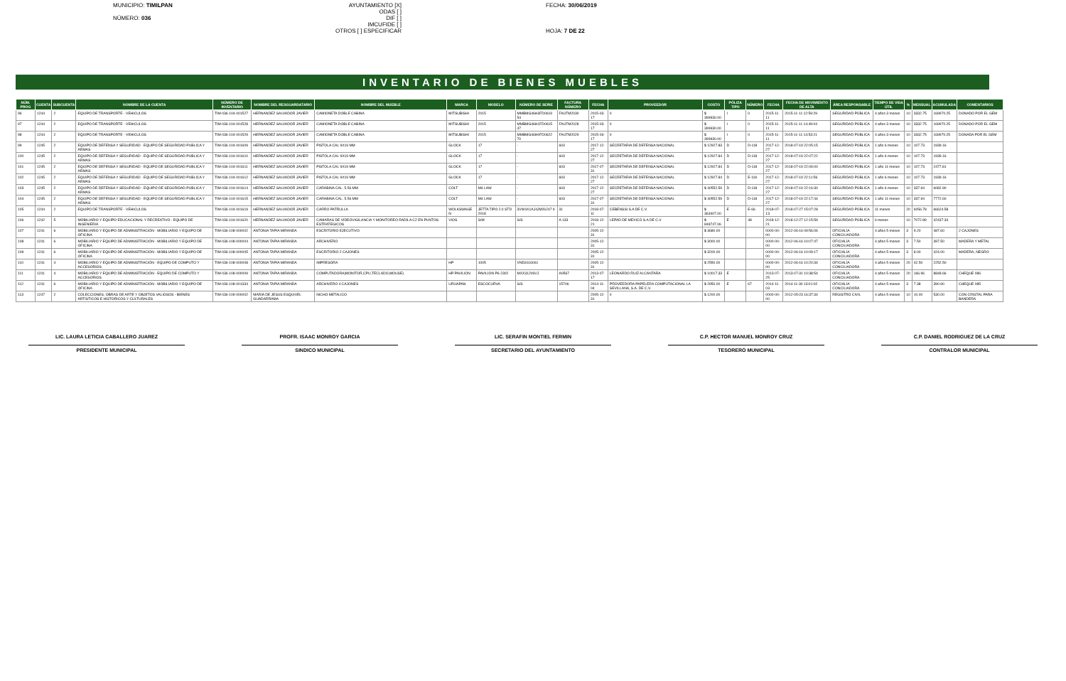MUNICIPIO: TIMILPAN
NÚMERO: 036
AYUNTAMIENTO [X]
ODAS [ ]
DIF [ ]
IMCUFIDE [ ]
OTROS [ ] ESPECIFICAR
FECHA: 30/06/2019
HOJA: 7 DE 22
INVENTARIO DE BIENES MUEBLES
| NÚM. PROG | CUENTA | SUBCUENTA | NOMBRE DE LA CUENTA | NÚMERO DE INVENTARIO | NOMBRE DEL RESGUARDATARIO | NOMBRE DEL MUEBLE | MARCA | MODELO | NÚMERO DE SERIE | FACTURA NÚMERO | FECHA | PROVEEDOR | COSTO | PÓLIZA TIPO | NÚMERO | FECHA | FECHA DE MOVIMIENTO DE ALTA | ÁREA RESPONSABLE | TIEMPO DE VIDA ÚTIL | % | MENSUAL | ACUMULADA | COMENTARIOS |
| --- | --- | --- | --- | --- | --- | --- | --- | --- | --- | --- | --- | --- | --- | --- | --- | --- | --- | --- | --- | --- | --- | --- | --- |
| 96 | 1244 | 2 | EQUIPO DE TRANSPORTE - VEHICULOS | TIM-036-104-001527 | HERNANDEZ SALVADOR JAVIER | CAMIONETA DOBLE CABINA | MITSUBISHI | 2015 | MMBMG46H3FD0619 54 | FAUTM2030 | 2015-03-17 | 0 | $ 399930.00 | I | 0 | 2015-11-11 | 2015-11-11 12:59:29 | SEGURIDAD PÚBLICA | 4 años 3 meses | 10 | 3332.75 | 169970.25 | DONADO POR EL GEM |
| 97 | 1244 | 2 | EQUIPO DE TRANSPORTE - VEHICULOS | TIM-036-104-001528 | HERNANDEZ SALVADOR JAVIER | CAMIONETA DOBLE CABINA | MITSUBISHI | 2015 | MMBMG46H1FD0615 47 | FAUTM2028 | 2015-03-17 | 0 | $ 399930.00 | I | 0 | 2015-11-11 | 2015-11-11 14:49:04 | SEGURIDAD PÚBLICA | 4 años 3 meses | 10 | 3332.75 | 169970.25 | DONADO POR EL GEM |
| 98 | 1244 | 2 | EQUIPO DE TRANSPORTE - VEHICULOS | TIM-036-104-001529 | HERNANDEZ SALVADOR JAVIER | CAMIONETA DOBLE CABINA | MITSUBISHI | 2015 | MMBMG46H0FD0622 70 | FAUTM2029 | 2015-03-17 | 0 | $ 399930.00 | I | 0 | 2015-11-11 | 2015-11-11 14:53:21 | SEGURIDAD PÚBLICA | 4 años 3 meses | 10 | 3332.75 | 169970.25 | DONADA POR EL GEM |
| 99 | 1245 | 2 | EQUIPO DE DEFENSA Y SEGURIDAD - EQUIPO DE SEGURIDAD PUBLICA Y ARMAS | TIM-036-104-001609 | HERNANDEZ SALVADOR JAVIER | PISTOLA CAL 9X19 MM | GLOCK | 17 | - | 603 | 2017-12-27 | SECRETARIA DE DEFENSA NACIONAL | $ 12927.83 | D | D-118 | 2017-12-27 | 2018-07-19 22:05:15 | SEGURIDAD PÚBLICA | 1 año 6 meses | 10 | 107.73 | 1939.16 | |
| 100 | 1245 | 2 | EQUIPO DE DEFENSA Y SEGURIDAD - EQUIPO DE SEGURIDAD PUBLICA Y ARMAS | TIM-036-104-001610 | HERNANDEZ SALVADOR JAVIER | PISTOLA CAL 9X19 MM | GLOCK | 17 | - | 603 | 2017-12-27 | SECRETARIA DE DEFENSA NACIONAL | $ 12927.84 | D | D-118 | 2017-12-27 | 2018-07-19 22:07:22 | SEGURIDAD PÚBLICA | 1 año 6 meses | 10 | 107.73 | 1939.16 | |
| 101 | 1245 | 2 | EQUIPO DE DEFENSA Y SEGURIDAD - EQUIPO DE SEGURIDAD PUBLICA Y ARMAS | TIM-036-104-001611 | HERNANDEZ SALVADOR JAVIER | PISTOLA CAL 9X19 MM | GLOCK | 17 | - | 603 | 2017-07-31 | SECRETARIA DE DEFENSA NACIONAL | $ 12927.84 | D | D-118 | 2017-12-27 | 2018-07-19 22:09:00 | SEGURIDAD PÚBLICA | 1 año 11 meses | 10 | 107.73 | 2477.81 | |
| 102 | 1245 | 2 | EQUIPO DE DEFENSA Y SEGURIDAD - EQUIPO DE SEGURIDAD PUBLICA Y ARMAS | TIM-036-104-001612 | HERNANDEZ SALVADOR JAVIER | PISTOLA CAL 9X19 MM | GLOCK | 17 | - | 603 | 2017-12-27 | SECRETARIA DE DEFENSA NACIONAL | $ 12927.84 | D | E-118 | 2017-12-27 | 2018-07-19 22:11:56 | SEGURIDAD PÚBLICA | 1 año 6 meses | 10 | 107.73 | 1939.16 | |
| 103 | 1245 | 2 | EQUIPO DE DEFENSA Y SEGURIDAD - EQUIPO DE SEGURIDAD PUBLICA Y ARMAS | TIM-036-104-001614 | HERNANDEZ SALVADOR JAVIER | CARABINA CAL. 5.56 MM | COLT | M4 LAW | - | 603 | 2017-12-27 | SECRETARIA DE DEFENSA NACIONAL | $ 40552.59 | D | D-118 | 2017-12-27 | 2018-07-19 22:16:30 | SEGURIDAD PÚBLICA | 1 año 6 meses | 10 | 337.94 | 6082.90 | |
| 104 | 1245 | 2 | EQUIPO DE DEFENSA Y SEGURIDAD - EQUIPO DE SEGURIDAD PUBLICA Y ARMAS | TIM-036-104-001615 | HERNANDEZ SALVADOR JAVIER | CARABINA CAL. 5.56 MM | COLT | M4 LAW | - | 603 | 2017-07-31 | SECRETARIA DE DEFENSA NACIONAL | $ 40552.59 | D | D-118 | 2017-12-27 | 2018-07-19 22:17:44 | SEGURIDAD PÚBLICA | 1 año 11 meses | 10 | 337.94 | 7772.60 | |
| 105 | 1244 | 2 | EQUIPO DE TRANSPORTE - VEHICULOS | TIM-036-104-001619 | HERNANDEZ SALVADOR JAVIER | CARRO PATRULLA | WOLKSWAGE N | JETTA TIPO 2.0 STD 2018 | 3VW1K1AJ4JM26247 9 | 31 | 2018-07-11 | CEBENSSI S.A DE C.V | $ 363407.00 | E | E-66 | 2018-07-13 | 2018-07-27 15:07:28 | SEGURIDAD PÚBLICA | 11 meses | 20 | 6056.78 | 66624.58 | |
| 106 | 1242 | 5 | MOBILIARIO Y EQUIPO EDUCACIONAL Y RECREATIVO - EQUIPO DE INGENIERIA | TIM-036-104-001620 | HERNANDEZ SALVADOR JAVIER | CAMARAS DE VIDEOVIGILANCIA Y MONITOREO RADILA C2 EN PUNTOS ESTRATEGICOS | VIOS | S/M | S/S | A 133 | 2018-12-21 | LEPAD DE MEXICO S.A DE C.V | $ 848747.06 | E | 48 | 2018-12-21 | 2018-12-27 12:15:59 | SEGURIDAD PÚBLICA | 6 meses | 10 | 7072.89 | 42437.34 | |
| 107 | 1241 | 6 | MOBILIARIO Y EQUIPO DE ADMINISTRACIÓN - MOBILIARIO Y EQUIPO DE OFICINA | TIM-036-108-000002 | ANTONIA TAPIA MIRANDA | ESCRITORIO EJECUTIVO | | | | | 2005-12-31 | | $ 3680.00 | | | 0000-00-00 | 2012-06-16 09:56:06 | OFICIALÍA CONCILIADORA | 4 años 5 meses | 3 | 9.20 | 487.60 | 2 CAJONES |
| 108 | 1241 | 6 | MOBILIARIO Y EQUIPO DE ADMINISTRACIÓN - MOBILIARIO Y EQUIPO DE OFICINA | TIM-036-108-000004 | ANTONIA TAPIA MIRANDA | ARCHIVERO | | | | | 2005-12-31 | | $ 3000.00 | | | 0000-00-00 | 2012-06-16 10:07:47 | OFICIALÍA CONCILIADORA | 4 años 5 meses | 3 | 7.50 | 397.50 | MADERA Y METAL |
| 109 | 1241 | 6 | MOBILIARIO Y EQUIPO DE ADMINISTRACIÓN - MOBILIARIO Y EQUIPO DE OFICINA | TIM-036-108-000005 | ANTONIA TAPIA MIRANDA | ESCRITORIO 2 CAJONES | | | | | 2005-12-31 | | $ 3200.00 | | | 0000-00-00 | 2012-06-16 10:09:17 | OFICIALÍA CONCILIADORA | 4 años 5 meses | 3 | 8.00 | 424.00 | MADERA, NEGRO |
| 110 | 1241 | 4 | MOBILIARIO Y EQUIPO DE ADMINISTRACIÓN - EQUIPO DE COMPUTO Y ACCESORIOS | TIM-036-108-000008 | ANTONIA TAPIA MIRANDA | IMPRESORA | HP | 1005 | VND3116061 | | 2005-12-31 | | $ 2550.00 | | | 0000-00-00 | 2012-06-16 10:20:34 | OFICIALÍA CONCILIADORA | 4 años 5 meses | 20 | 42.50 | 2252.50 | |
| 111 | 1241 | 4 | MOBILIARIO Y EQUIPO DE ADMINISTRACIÓN - EQUIPO DE COMPUTO Y ACCESORIOS | TIM-036-108-000009 | ANTONIA TAPIA MIRANDA | COMPUTADORA(MONITOR,CPU,TECLADO,MOUSE) | HP PAVILION | PAVILION P6-2302 | MXX31206VJ | A9567 | 2013-07-17 | LEONARDO RUIZ ALCANTARA | $ 10017.33 | E | | 2013-07-25 | 2013-07-31 10:38:54 | OFICIALÍA CONCILIADORA | 4 años 5 meses | 20 | 166.96 | 8848.66 | CHEQUE 086 |
| 112 | 1241 | 6 | MOBILIARIO Y EQUIPO DE ADMINISTRACIÓN - MOBILIARIO Y EQUIPO DE OFICINA | TIM-036-108-001334 | ANTONIA TAPIA MIRANDA | ARCHIVERO 4 CAJONES | URUAPAN | ESCOCURVA | S/S | 15706 | 2014-11-04 | PROVEEDORA PAPELERA COMPUTACIONAL LA SEVILLANA, S.A. DE C.V. | $ 2950.00 | E | 67 | 2014-11-03 | 2014-11-30 13:01:02 | OFICIALÍA CONCILIADORA | 4 años 5 meses | 3 | 7.38 | 390.90 | CHEQUE 085 |
| 113 | 1247 | 2 | COLECCIONES, OBRAS DE ARTE Y OBJETOS VALIOSOS - BIENES ARTISTICOS E HISTORICOS Y CULTURALES | TIM-036-109-000002 | MARIA DE JESUS ESQUIVEL GUADARRAMA | NICHO METALICO | | | | | 2005-12-31 | 0 | $ 1200.00 | | | 0000-00-00 | 2012-05-23 16:37:34 | REGISTRO CIVIL | 4 años 5 meses | 10 | 10.00 | 530.00 | CON CRISTAL PARA BANDERA |
LIC. LAURA LETICIA CABALLERO JUAREZ
PRESIDENTE MUNICIPAL
PROFR. ISAAC MONROY GARCIA
SINDICO MUNICIPAL
LIC. SERAFIN MONTIEL FERMIN
SECRETARIO DEL AYUNTAMIENTO
C.P. HECTOR MANUEL MONROY CRUZ
TESORERO MUNICIPAL
C.P. DANIEL RODRIGUEZ DE LA CRUZ
CONTRALOR MUNICIPAL